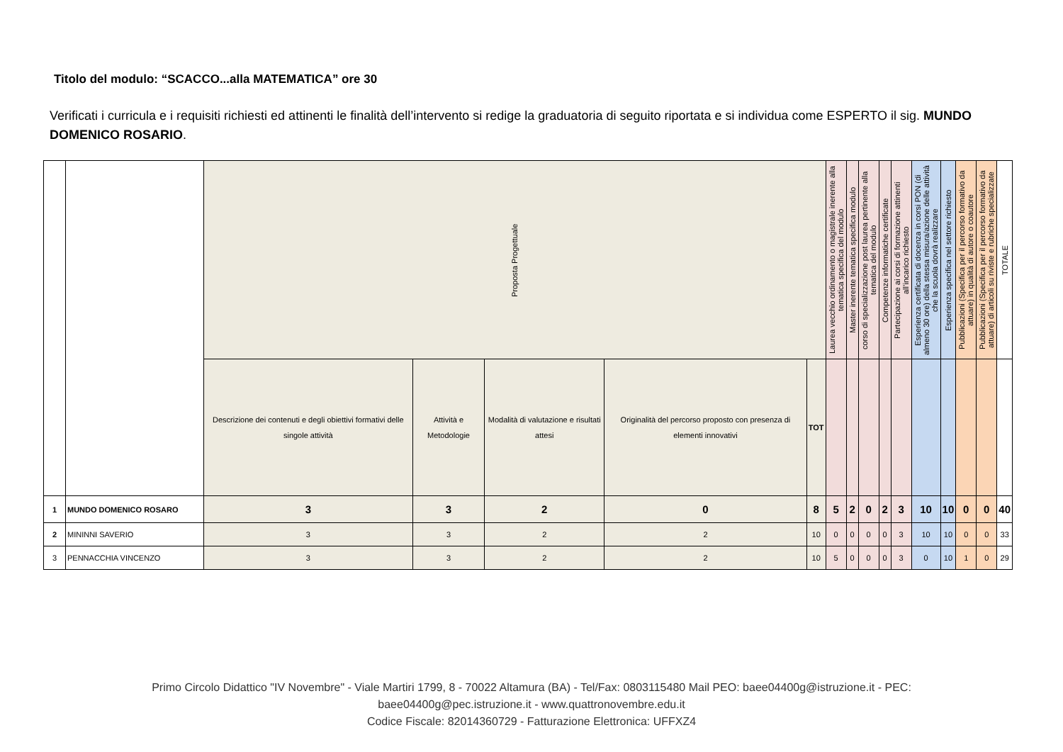Titolo del modulo: “SCACCO...alla MATEMATICA” ore 30
Verificati i curricula e i requisiti richiesti ed attinenti le finalità dell’intervento si redige la graduatoria di seguito riportata e si individua come ESPERTO il sig. MUNDO DOMENICO ROSARIO.
| | | Proposta Progettuale | | | | | Laurea vecchio ordinamento o magistrale inerente alla tematica specifica del modulo | Master inerente tematica specifica modulo | corso di specializzazione post laurea pertinente alla tematica del modulo | Competenze informatiche certificate | Partecipazione ai corsi di formazione attinenti all’incarico richiesto | Esperienza certificata di docenza in corsi PON (di almeno 30 ore) della stessa misura/azione delle attività che la scuola dovrà realizzare | Esperienza specifica nel settore richiesto | Pubblicazioni (Specifica per il percorso formativo da attuare) in qualità di autore o coautore | Pubblicazioni (Specifica per il percorso formativo da attuare) di articoli su riviste e rubriche specializzate | TOTALE |
| | | Descrizione dei contenuti e degli obiettivi formativi delle singole attività | Attività e Metodologie | Modalità di valutazione e risultati attesi | Originalità del percorso proposto con presenza di elementi innovativi | TOT | | | | | | | | | | |
| 1 | MUNDO DOMENICO ROSARO | 3 | 3 | 2 | 0 | 8 | 5 | 2 | 0 | 2 | 3 | 10 | 10 | 0 | 0 | 40 |
| 2 | MININNI SAVERIO | 3 | 3 | 2 | 2 | 10 | 0 | 0 | 0 | 0 | 3 | 10 | 10 | 0 | 0 | 33 |
| 3 | PENNACCHIA VINCENZO | 3 | 3 | 2 | 2 | 10 | 5 | 0 | 0 | 0 | 3 | 0 | 10 | 1 | 0 | 29 |
Primo Circolo Didattico "IV Novembre" - Viale Martiri 1799, 8 - 70022 Altamura (BA) - Tel/Fax: 0803115480 Mail PEO: baee04400g@istruzione.it - PEC: baee04400g@pec.istruzione.it - www.quattronovembre.edu.it
Codice Fiscale: 82014360729 - Fatturazione Elettronica: UFFXZ4